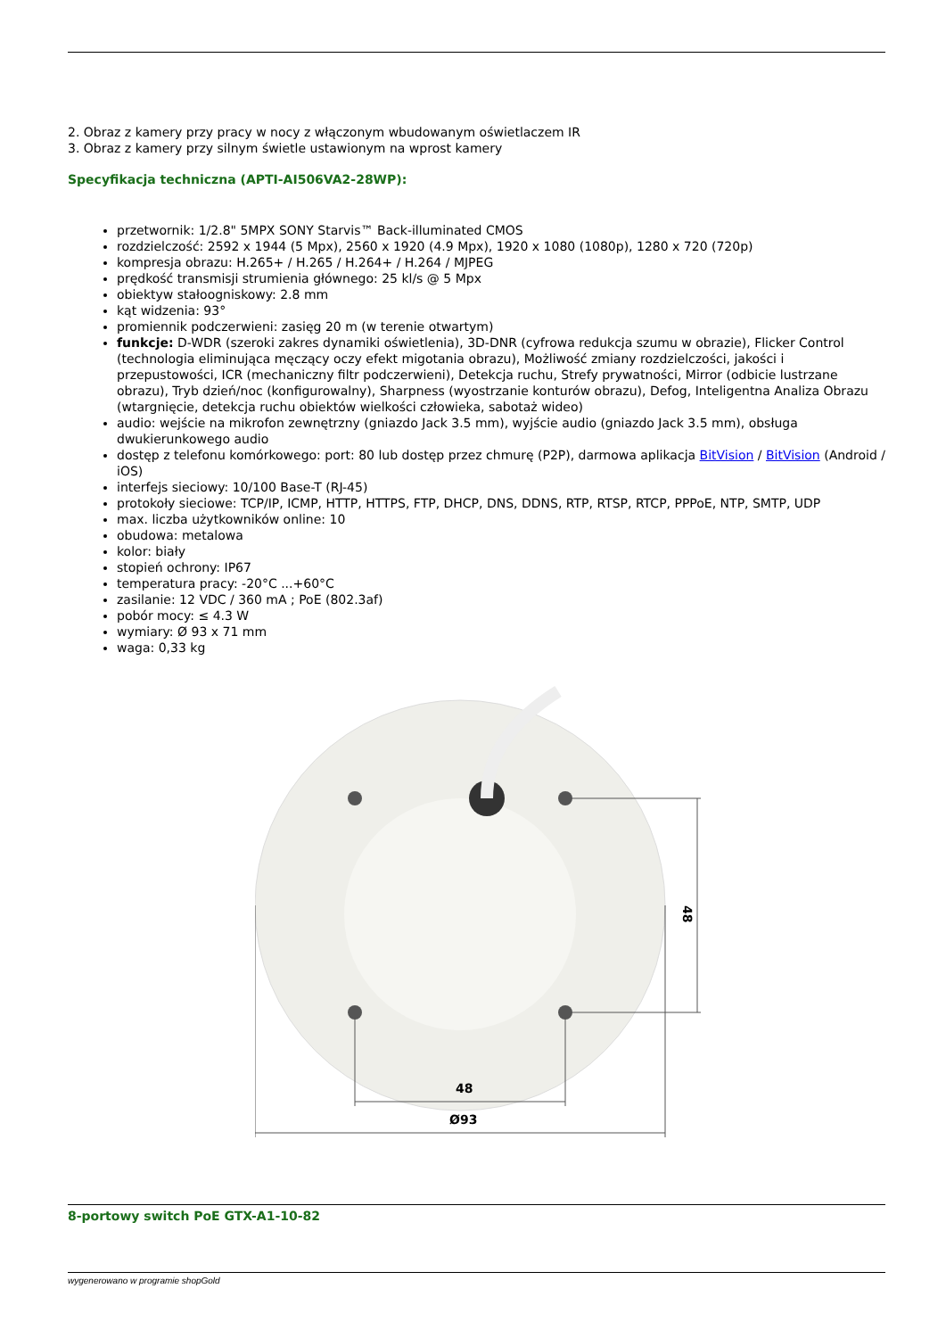2. Obraz z kamery przy pracy w nocy z włączonym wbudowanym oświetlaczem IR
3. Obraz z kamery przy silnym świetle ustawionym na wprost kamery
Specyfikacja techniczna (APTI-AI506VA2-28WP):
przetwornik: 1/2.8" 5MPX SONY Starvis™ Back-illuminated CMOS
rozdzielczość: 2592 x 1944 (5 Mpx), 2560 x 1920 (4.9 Mpx), 1920 x 1080 (1080p), 1280 x 720 (720p)
kompresja obrazu: H.265+ / H.265 / H.264+ / H.264 / MJPEG
prędkość transmisji strumienia głównego: 25 kl/s @ 5 Mpx
obiektyw stałoogniskowy: 2.8 mm
kąt widzenia: 93°
promiennik podczerwieni: zasięg 20 m (w terenie otwartym)
funkcje: D-WDR (szeroki zakres dynamiki oświetlenia), 3D-DNR (cyfrowa redukcja szumu w obrazie), Flicker Control (technologia eliminująca męczący oczy efekt migotania obrazu), Możliwość zmiany rozdzielczości, jakości i przepustowości, ICR (mechaniczny filtr podczerwieni), Detekcja ruchu, Strefy prywatności, Mirror (odbicie lustrzane obrazu), Tryb dzień/noc (konfigurowalny), Sharpness (wyostrzanie konturów obrazu), Defog, Inteligentna Analiza Obrazu (wtargnięcie, detekcja ruchu obiektów wielkości człowieka, sabotaż wideo)
audio: wejście na mikrofon zewnętrzny (gniazdo Jack 3.5 mm), wyjście audio (gniazdo Jack 3.5 mm), obsługa dwukierunkowego audio
dostęp z telefonu komórkowego: port: 80 lub dostęp przez chmurę (P2P), darmowa aplikacja BitVision / BitVision (Android / iOS)
interfejs sieciowy: 10/100 Base-T (RJ-45)
protokoły sieciowe: TCP/IP, ICMP, HTTP, HTTPS, FTP, DHCP, DNS, DDNS, RTP, RTSP, RTCP, PPPoE, NTP, SMTP, UDP
max. liczba użytkowników online: 10
obudowa: metalowa
kolor: biały
stopień ochrony: IP67
temperatura pracy: -20°C ...+60°C
zasilanie: 12 VDC / 360 mA ; PoE (802.3af)
pobór mocy: ≤ 4.3 W
wymiary: Ø 93 x 71 mm
waga: 0,33 kg
48
Ø93
48
8-portowy switch PoE GTX-A1-10-82
wygenerowano w programie shopGold